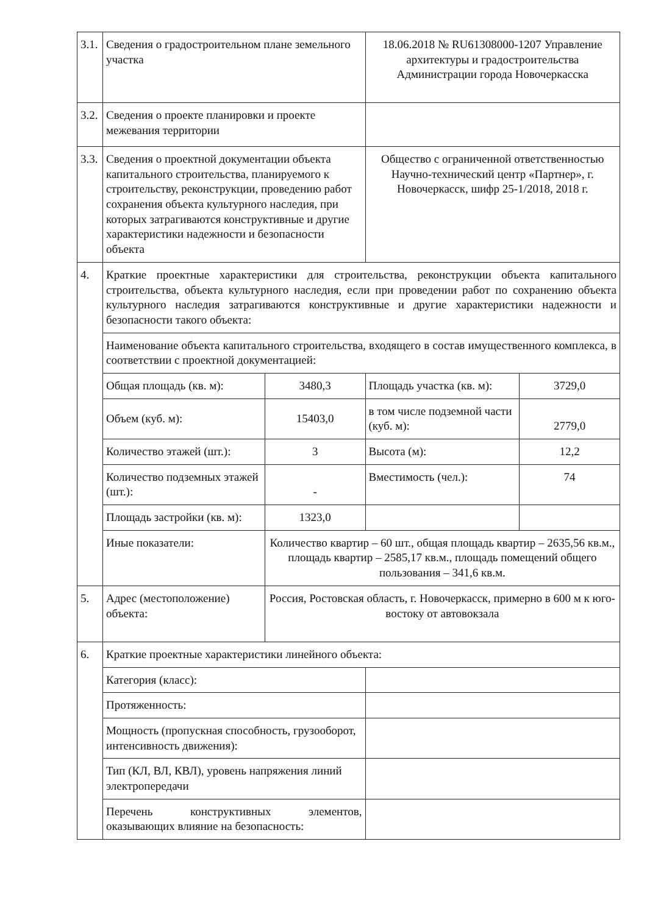| 3.1. | Сведения о градостроительном плане земельного участка | | 18.06.2018 № RU61308000-1207 Управление архитектуры и градостроительства Администрации города Новочеркасска | |
| 3.2. | Сведения о проекте планировки и проекте межевания территории | | | |
| 3.3. | Сведения о проектной документации объекта капитального строительства, планируемого к строительству, реконструкции, проведению работ сохранения объекта культурного наследия, при которых затрагиваются конструктивные и другие характеристики надежности и безопасности объекта | | Общество с ограниченной ответственностью Научно-технический центр «Партнер», г. Новочеркасск, шифр 25-1/2018, 2018 г. | |
| 4. | Краткие проектные характеристики для строительства, реконструкции объекта капитального строительства, объекта культурного наследия, если при проведении работ по сохранению объекта культурного наследия затрагиваются конструктивные и другие характеристики надежности и безопасности такого объекта: | | | |
| | Наименование объекта капитального строительства, входящего в состав имущественного комплекса, в соответствии с проектной документацией: | | | |
| | Общая площадь (кв. м): | 3480,3 | Площадь участка (кв. м): | 3729,0 |
| | Объем (куб. м): | 15403,0 | в том числе подземной части (куб. м): | 2779,0 |
| | Количество этажей (шт.): | 3 | Высота (м): | 12,2 |
| | Количество подземных этажей (шт.): | - | Вместимость (чел.): | 74 |
| | Площадь застройки (кв. м): | 1323,0 | | |
| | Иные показатели: | Количество квартир – 60 шт., общая площадь квартир – 2635,56 кв.м., площадь квартир – 2585,17 кв.м., площадь помещений общего пользования – 341,6 кв.м. | | |
| 5. | Адрес (местоположение) объекта: | Россия, Ростовская область, г. Новочеркасск, примерно в 600 м к юго-востоку от автовокзала | | |
| 6. | Краткие проектные характеристики линейного объекта: | | | |
| | Категория (класс): | | | |
| | Протяженность: | | | |
| | Мощность (пропускная способность, грузооборот, интенсивность движения): | | | |
| | Тип (КЛ, ВЛ, КВЛ), уровень напряжения линий электропередачи | | | |
| | Перечень конструктивных элементов, оказывающих влияние на безопасность: | | | |